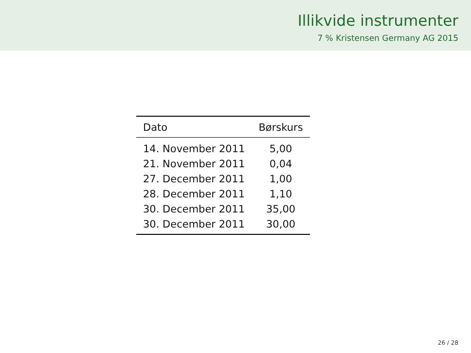Illikvide instrumenter
7 % Kristensen Germany AG 2015
| Dato | Børskurs |
| --- | --- |
| 14. November 2011 | 5,00 |
| 21. November 2011 | 0,04 |
| 27. December 2011 | 1,00 |
| 28. December 2011 | 1,10 |
| 30. December 2011 | 35,00 |
| 30. December 2011 | 30,00 |
26 / 28